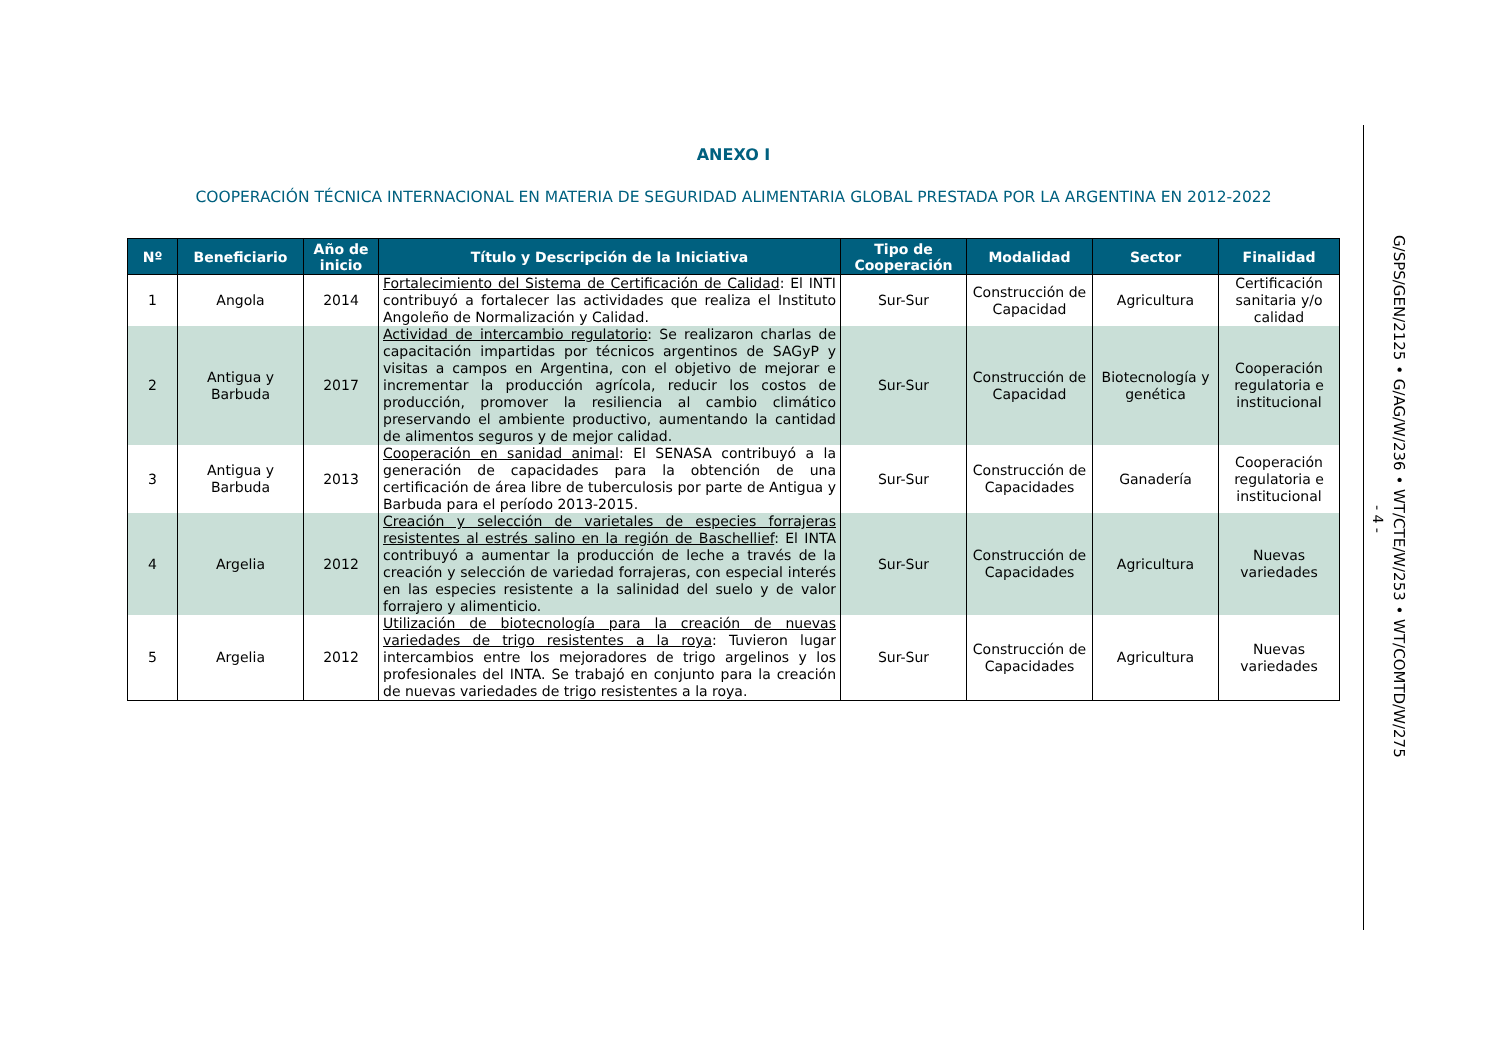ANEXO I
COOPERACIÓN TÉCNICA INTERNACIONAL EN MATERIA DE SEGURIDAD ALIMENTARIA GLOBAL PRESTADA POR LA ARGENTINA EN 2012-2022
| Nº | Beneficiario | Año de inicio | Título y Descripción de la Iniciativa | Tipo de Cooperación | Modalidad | Sector | Finalidad |
| --- | --- | --- | --- | --- | --- | --- | --- |
| 1 | Angola | 2014 | Fortalecimiento del Sistema de Certificación de Calidad : El INTI contribuyó a fortalecer las actividades que realiza el Instituto Angoleño de Normalización y Calidad. | Sur-Sur | Construcción de Capacidad | Agricultura | Certificación sanitaria y/o calidad |
| 2 | Antigua y Barbuda | 2017 | Actividad de intercambio regulatorio : Se realizaron charlas de capacitación impartidas por técnicos argentinos de SAGyP y visitas a campos en Argentina, con el objetivo de mejorar e incrementar la producción agrícola, reducir los costos de producción, promover la resiliencia al cambio climático preservando el ambiente productivo, aumentando la cantidad de alimentos seguros y de mejor calidad. | Sur-Sur | Construcción de Capacidad | Biotecnología y genética | Cooperación regulatoria e institucional |
| 3 | Antigua y Barbuda | 2013 | Cooperación en sanidad animal : El SENASA contribuyó a la generación de capacidades para la obtención de una certificación de área libre de tuberculosis por parte de Antigua y Barbuda para el período 2013-2015. | Sur-Sur | Construcción de Capacidades | Ganadería | Cooperación regulatoria e institucional |
| 4 | Argelia | 2012 | Creación y selección de varietales de especies forrajeras resistentes al estrés salino en la región de Baschellief : El INTA contribuyó a aumentar la producción de leche a través de la creación y selección de variedad forrajeras, con especial interés en las especies resistente a la salinidad del suelo y de valor forrajero y alimenticio. | Sur-Sur | Construcción de Capacidades | Agricultura | Nuevas variedades |
| 5 | Argelia | 2012 | Utilización de biotecnología para la creación de nuevas variedades de trigo resistentes a la roya : Tuvieron lugar intercambios entre los mejoradores de trigo argelinos y los profesionales del INTA. Se trabajó en conjunto para la creación de nuevas variedades de trigo resistentes a la roya. | Sur-Sur | Construcción de Capacidades | Agricultura | Nuevas variedades |
- 4 -
G/SPS/GEN/2125 • G/AG/W/236 • WT/CTE/W/253 • WT/COMTD/W/275